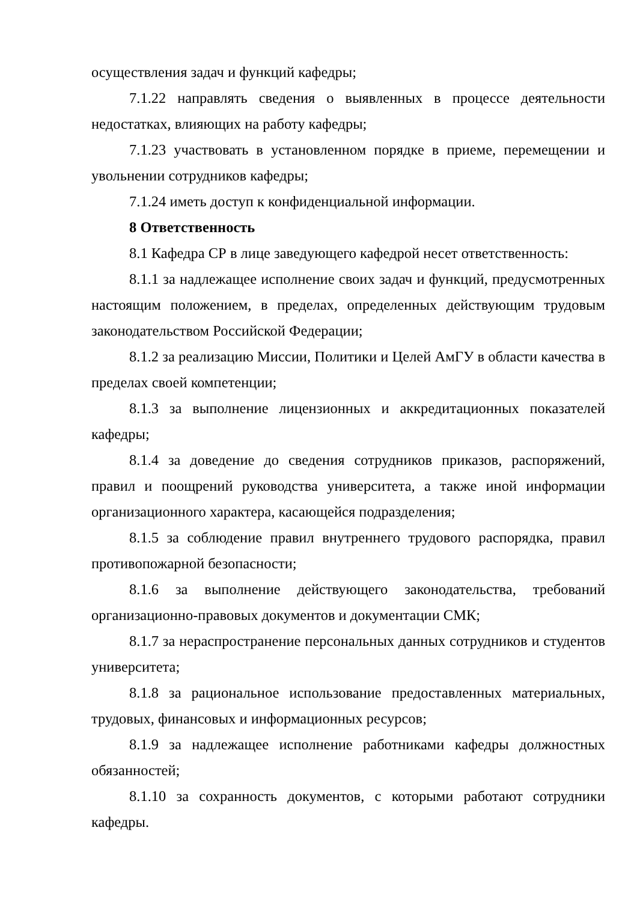осуществления задач и функций кафедры;
7.1.22 направлять сведения о выявленных в процессе деятельности недостатках, влияющих на работу кафедры;
7.1.23 участвовать в установленном порядке в приеме, перемещении и увольнении сотрудников кафедры;
7.1.24 иметь доступ к конфиденциальной информации.
8 Ответственность
8.1 Кафедра СР в лице заведующего кафедрой несет ответственность:
8.1.1 за надлежащее исполнение своих задач и функций, предусмотренных настоящим положением, в пределах, определенных действующим трудовым законодательством Российской Федерации;
8.1.2 за реализацию Миссии, Политики и Целей АмГУ в области качества в пределах своей компетенции;
8.1.3 за выполнение лицензионных и аккредитационных показателей кафедры;
8.1.4 за доведение до сведения сотрудников приказов, распоряжений, правил и поощрений руководства университета, а также иной информации организационного характера, касающейся подразделения;
8.1.5 за соблюдение правил внутреннего трудового распорядка, правил противопожарной безопасности;
8.1.6 за выполнение действующего законодательства, требований организационно-правовых документов и документации СМК;
8.1.7 за нераспространение персональных данных сотрудников и студентов университета;
8.1.8 за рациональное использование предоставленных материальных, трудовых, финансовых и информационных ресурсов;
8.1.9 за надлежащее исполнение работниками кафедры должностных обязанностей;
8.1.10 за сохранность документов, с которыми работают сотрудники кафедры.